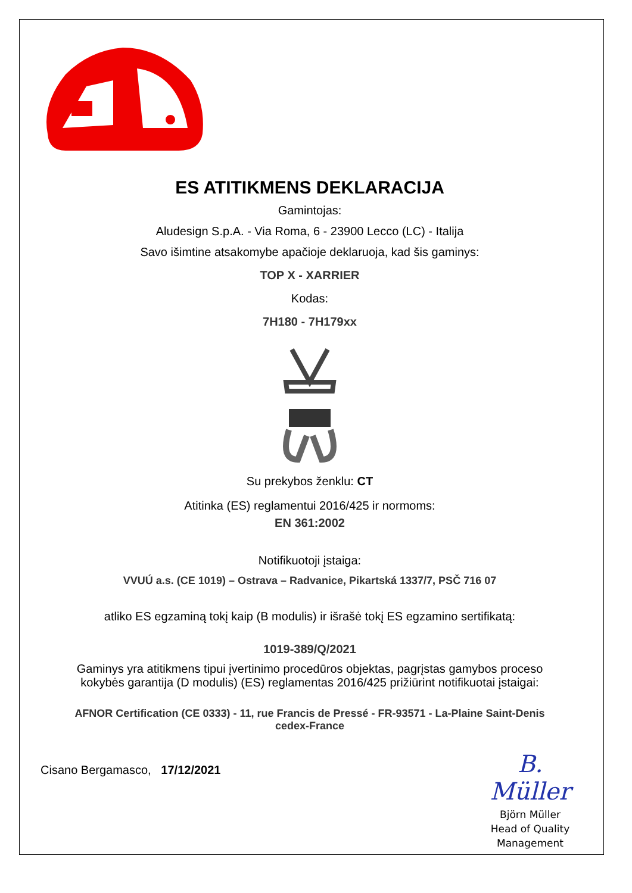ES ATITIKMENS DEKLARACIJA
Gamintojas:
Aludesign S.p.A. - Via Roma, 6 - 23900 Lecco (LC) - Italija
Savo išimtine atsakomybe apačioje deklaruoja, kad šis gaminys:
TOP X - XARRIER
Kodas:
7H180 - 7H179xx
Su prekybos ženklu: CT
Atitinka (ES) reglamentui 2016/425 ir normoms:
EN 361:2002
Notifikuotoji įstaiga:
VVUÚ a.s. (CE 1019) – Ostrava – Radvanice, Pikartská 1337/7, PSČ 716 07
atliko ES egzaminą tokį kaip (B modulis) ir išrašė tokį ES egzamino sertifikatą:
1019-389/Q/2021
Gaminys yra atitikmens tipui įvertinimo procedūros objektas, pagrįstas gamybos proceso
kokybės garantija (D modulis) (ES) reglamentas 2016/425 prižiūrint notifikuotai įstaigai:
AFNOR Certification (CE 0333) - 11, rue Francis de Pressé - FR-93571 - La-Plaine Saint-Denis
cedex-France
Cisano Bergamasco, 17/12/2021
B. Müller
Björn Müller
Head of Quality
Management